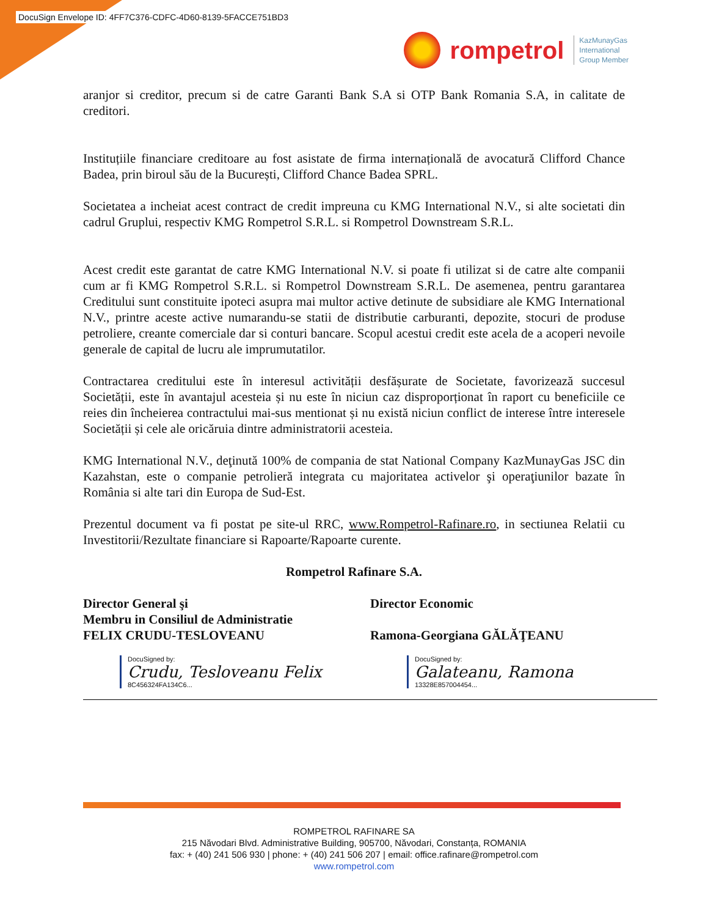DocuSign Envelope ID: 4FF7C376-CDFC-4D60-8139-5FACCE751BD3
rompetrol
KazMunayGas
International
Group Member
aranjor si creditor, precum si de catre Garanti Bank S.A si OTP Bank Romania S.A, in calitate de creditori.
Instituțiile financiare creditoare au fost asistate de firma internațională de avocatură Clifford Chance Badea, prin biroul său de la București, Clifford Chance Badea SPRL.
Societatea a incheiat acest contract de credit impreuna cu KMG International N.V., si alte societati din cadrul Gruplui, respectiv KMG Rompetrol S.R.L. si Rompetrol Downstream S.R.L.
Acest credit este garantat de catre KMG International N.V. si poate fi utilizat si de catre alte companii cum ar fi KMG Rompetrol S.R.L. si Rompetrol Downstream S.R.L. De asemenea, pentru garantarea Creditului sunt constituite ipoteci asupra mai multor active detinute de subsidiare ale KMG International N.V., printre aceste active numarandu-se statii de distributie carburanti, depozite, stocuri de produse petroliere, creante comerciale dar si conturi bancare. Scopul acestui credit este acela de a acoperi nevoile generale de capital de lucru ale imprumutatilor.
Contractarea creditului este în interesul activității desfășurate de Societate, favorizează succesul Societății, este în avantajul acesteia și nu este în niciun caz disproporționat în raport cu beneficiile ce reies din încheierea contractului mai-sus mentionat și nu există niciun conflict de interese între interesele Societății și cele ale oricăruia dintre administratorii acesteia.
KMG International N.V., deţinută 100% de compania de stat National Company KazMunayGas JSC din Kazahstan, este o companie petrolieră integrata cu majoritatea activelor şi operaţiunilor bazate în România si alte tari din Europa de Sud-Est.
Prezentul document va fi postat pe site-ul RRC, www.Rompetrol-Rafinare.ro, in sectiunea Relatii cu Investitorii/Rezultate financiare si Rapoarte/Rapoarte curente.
Rompetrol Rafinare S.A.
Director General şi
Membru in Consiliul de Administratie
FELIX CRUDU-TESLOVEANU
DocuSigned by:
Crudu, Tesloveanu Felix
8C456324FA134C6...
Director Economic
Ramona-Georgiana GĂLĂŢEANU
DocuSigned by:
Galateanu, Ramona
13328E857004454...
ROMPETROL RAFINARE SA
215 Năvodari Blvd. Administrative Building, 905700, Năvodari, Constanța, ROMANIA
fax: + (40) 241 506 930 | phone: + (40) 241 506 207 | email: office.rafinare@rompetrol.com
www.rompetrol.com